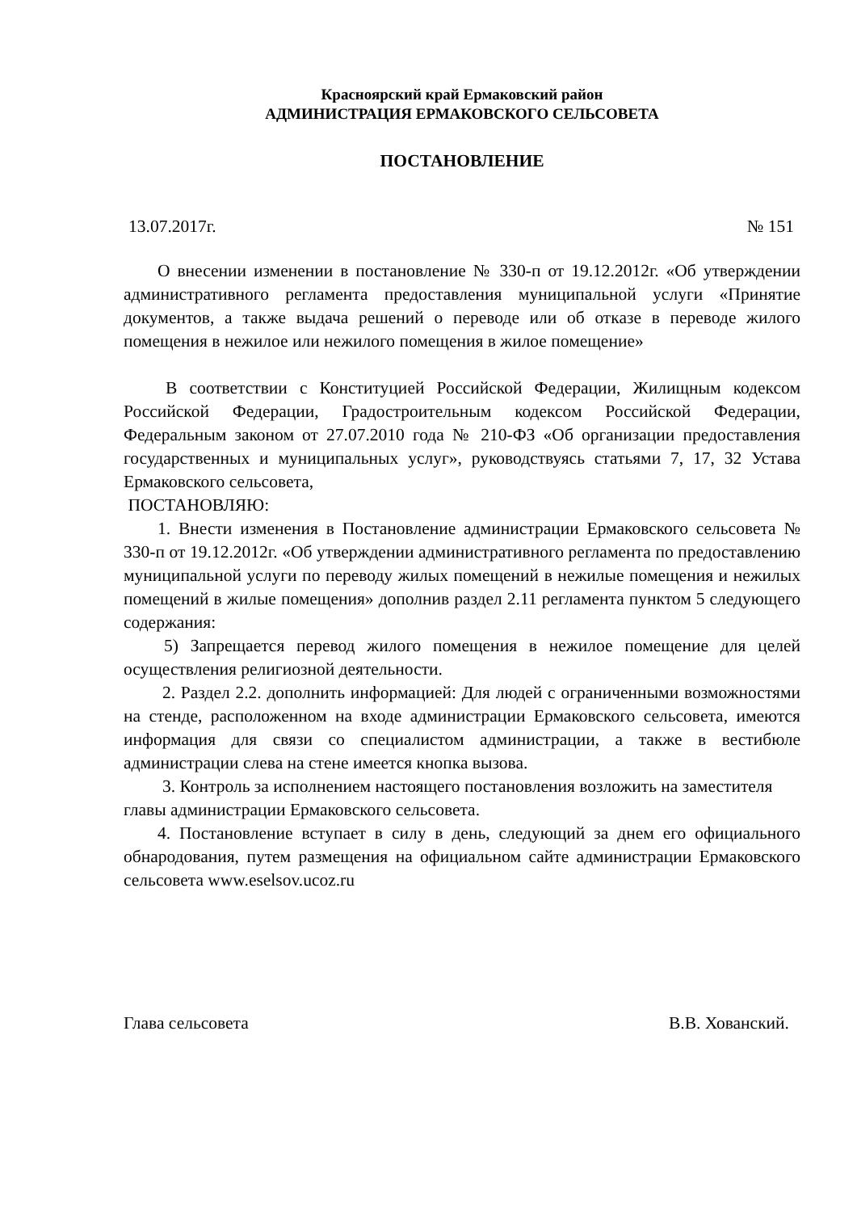Красноярский край Ермаковский район
АДМИНИСТРАЦИЯ ЕРМАКОВСКОГО СЕЛЬСОВЕТА
ПОСТАНОВЛЕНИЕ
13.07.2017г. № 151
О внесении изменении в постановление № 330-п от 19.12.2012г. «Об утверждении административного регламента предоставления муниципальной услуги «Принятие документов, а также выдача решений о переводе или об отказе в переводе жилого помещения в нежилое или нежилого помещения в жилое помещение»
В соответствии с Конституцией Российской Федерации, Жилищным кодексом Российской Федерации, Градостроительным кодексом Российской Федерации, Федеральным законом от 27.07.2010 года № 210-ФЗ «Об организации предоставления государственных и муниципальных услуг», руководствуясь статьями 7, 17, 32 Устава Ермаковского сельсовета,
ПОСТАНОВЛЯЮ:
1. Внести изменения в Постановление администрации Ермаковского сельсовета № 330-п от 19.12.2012г. «Об утверждении административного регламента по предоставлению муниципальной услуги по переводу жилых помещений в нежилые помещения и нежилых помещений в жилые помещения» дополнив раздел 2.11 регламента пунктом 5 следующего содержания:
5) Запрещается перевод жилого помещения в нежилое помещение для целей осуществления религиозной деятельности.
2. Раздел 2.2. дополнить информацией: Для людей с ограниченными возможностями на стенде, расположенном на входе администрации Ермаковского сельсовета, имеются информация для связи со специалистом администрации, а также в вестибюле администрации слева на стене имеется кнопка вызова.
3. Контроль за исполнением настоящего постановления возложить на заместителя главы администрации Ермаковского сельсовета.
4. Постановление вступает в силу в день, следующий за днем его официального обнародования, путем размещения на официальном сайте администрации Ермаковского сельсовета www.eselsov.ucoz.ru
Глава сельсовета В.В. Хованский.